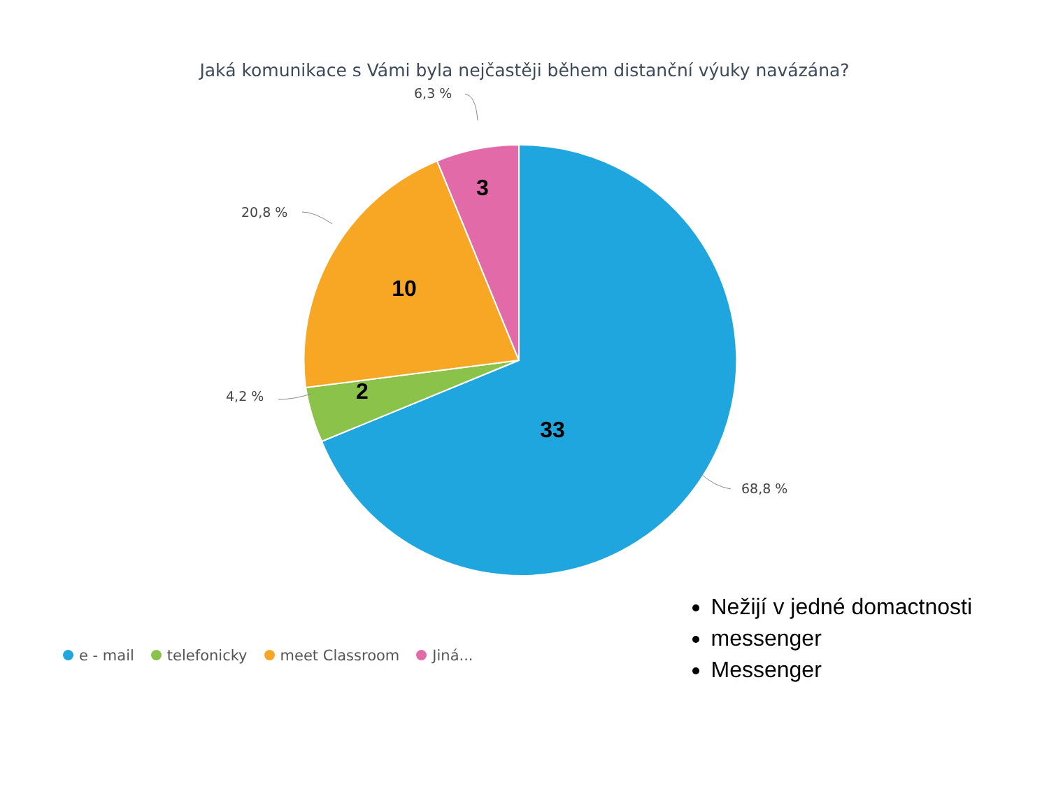Jaká komunikace s Vámi byla nejčastěji během distanční výuky navázána?
3
10
2
33
6,3 %
20,8 %
4,2 %
68,8 %
e - mail telefonicky meet Classroom Jiná...
Nežijí v jedné domactnosti
messenger
Messenger